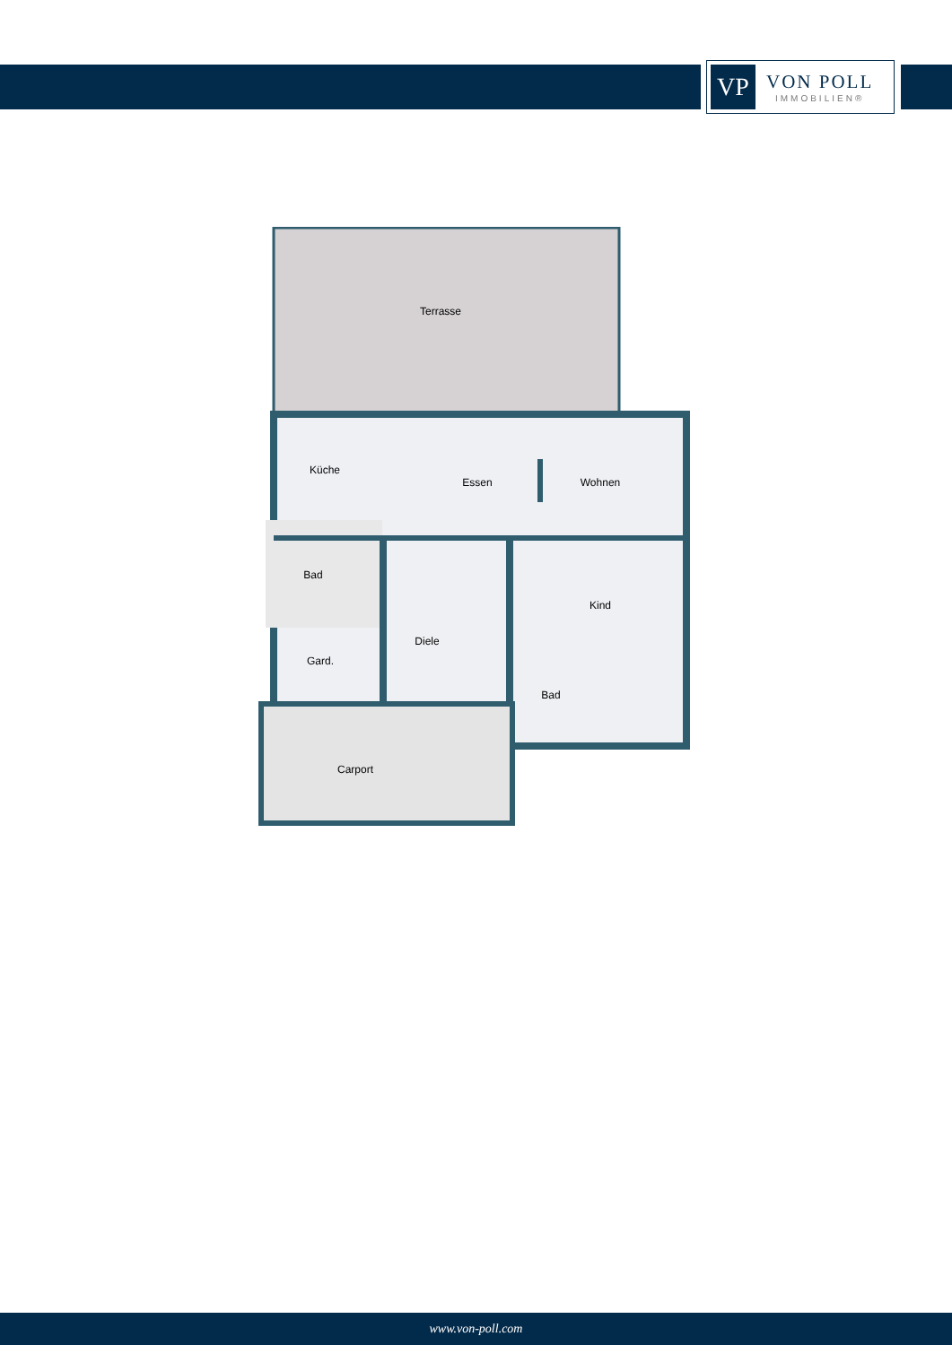VP
VON POLL
IMMOBILIEN®
Terrasse
Küche
Essen
Wohnen
Bad
Kind
Diele
Gard.
Bad
Carport
www.von-poll.com